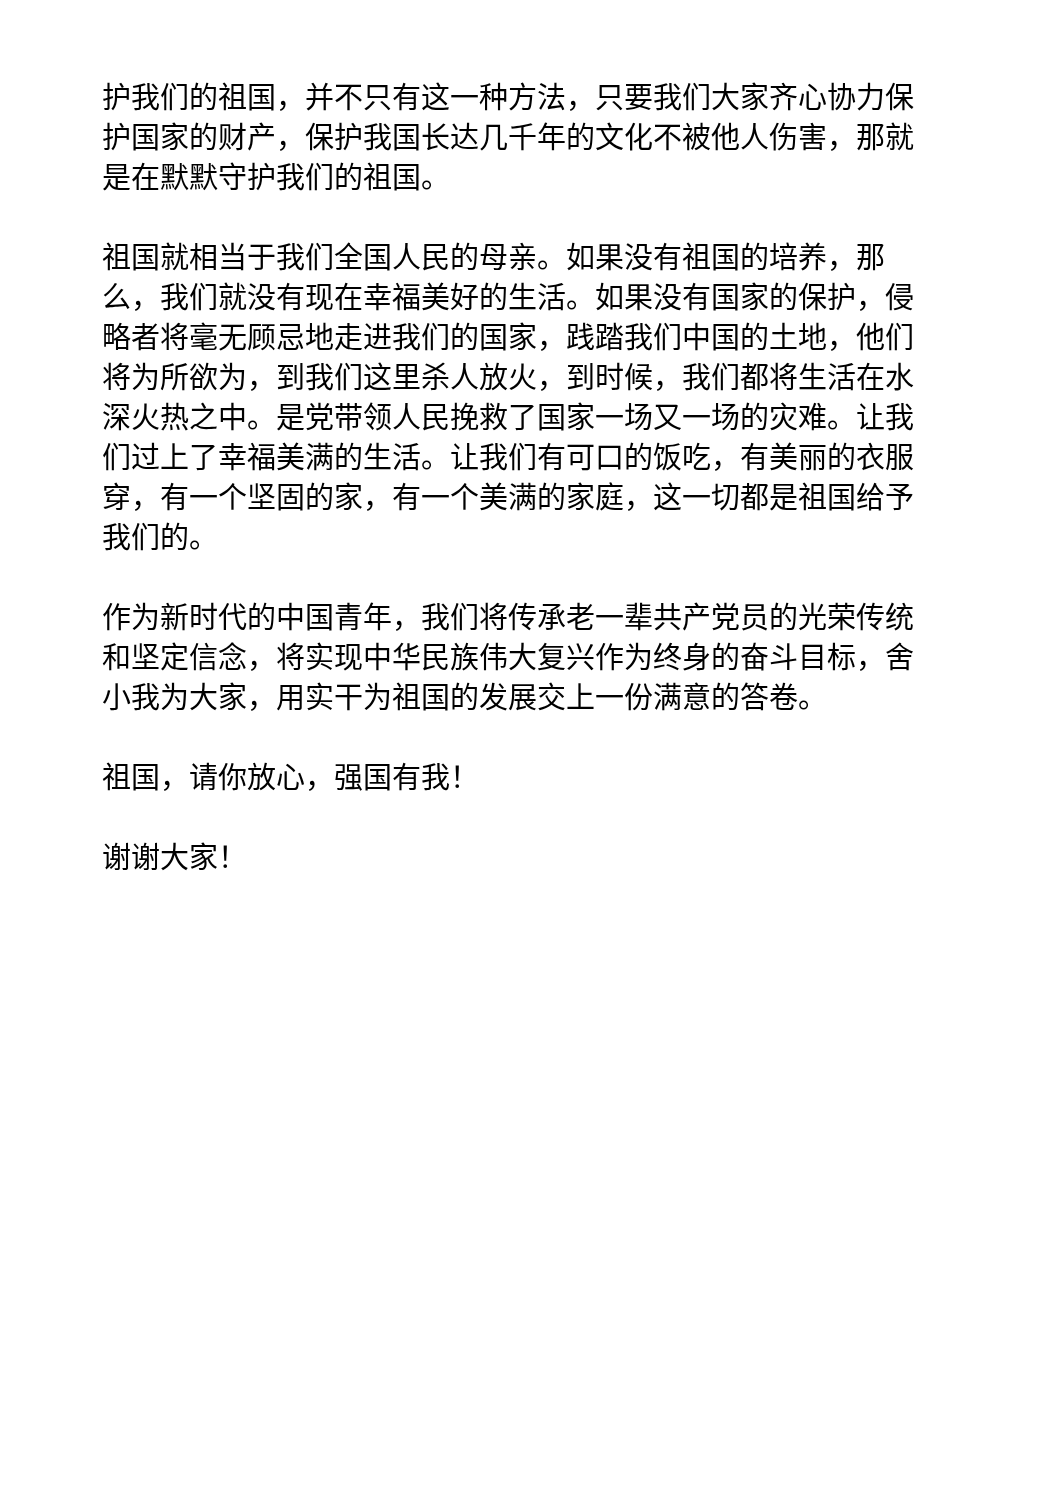护我们的祖国，并不只有这一种方法，只要我们大家齐心协力保护国家的财产，保护我国长达几千年的文化不被他人伤害，那就是在默默守护我们的祖国。
祖国就相当于我们全国人民的母亲。如果没有祖国的培养，那么，我们就没有现在幸福美好的生活。如果没有国家的保护，侵略者将毫无顾忌地走进我们的国家，践踏我们中国的土地，他们将为所欲为，到我们这里杀人放火，到时候，我们都将生活在水深火热之中。是党带领人民挽救了国家一场又一场的灾难。让我们过上了幸福美满的生活。让我们有可口的饭吃，有美丽的衣服穿，有一个坚固的家，有一个美满的家庭，这一切都是祖国给予我们的。
作为新时代的中国青年，我们将传承老一辈共产党员的光荣传统和坚定信念，将实现中华民族伟大复兴作为终身的奋斗目标，舍小我为大家，用实干为祖国的发展交上一份满意的答卷。
祖国，请你放心，强国有我！
谢谢大家！